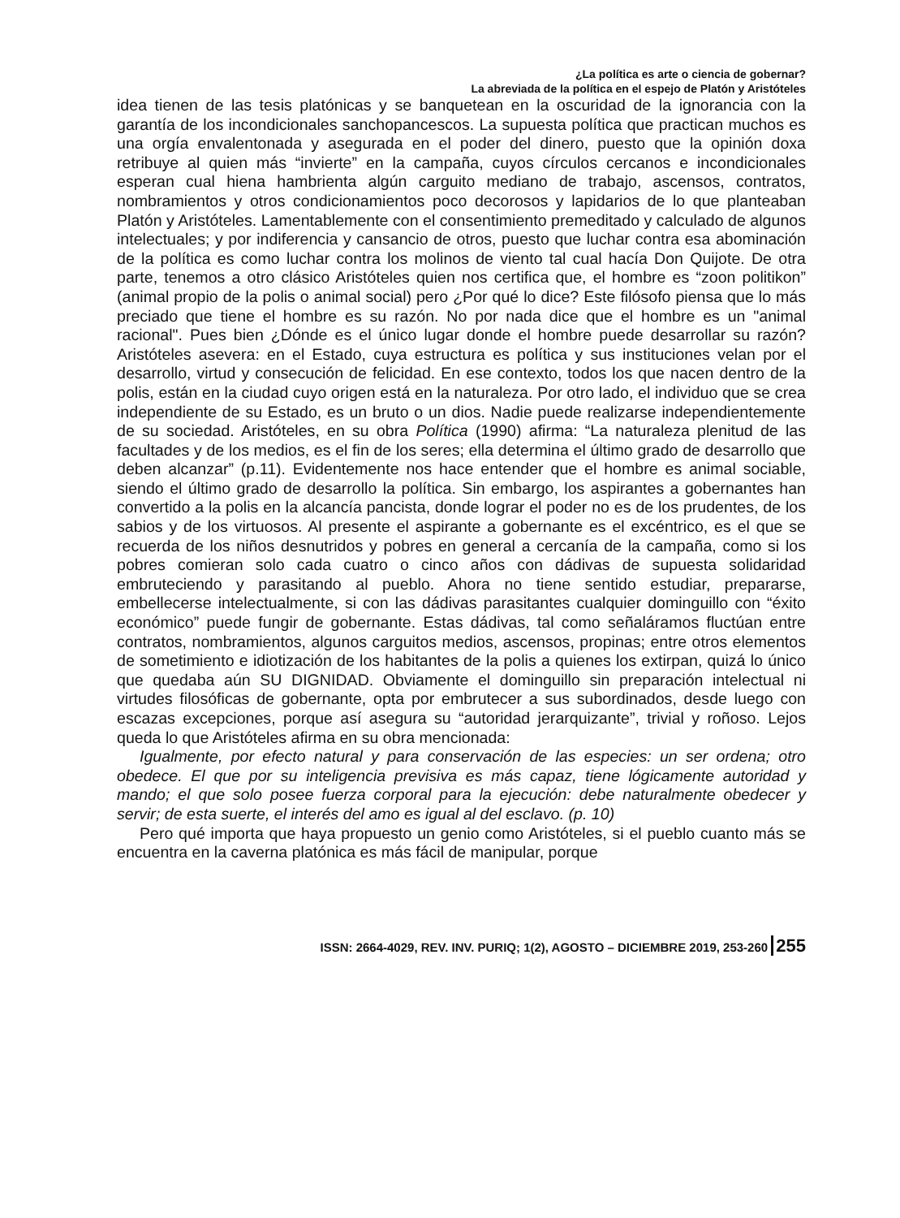¿La política es arte o ciencia de gobernar?
La abreviada de la política en el espejo de Platón y Aristóteles
idea tienen de las tesis platónicas y se banquetean en la oscuridad de la ignorancia con la garantía de los incondicionales sanchopancescos. La supuesta política que practican muchos es una orgía envalentonada y asegurada en el poder del dinero, puesto que la opinión doxa retribuye al quien más “invierte” en la campaña, cuyos círculos cercanos e incondicionales esperan cual hiena hambrienta algún carguito mediano de trabajo, ascensos, contratos, nombramientos y otros condicionamientos poco decorosos y lapidarios de lo que planteaban Platón y Aristóteles. Lamentablemente con el consentimiento premeditado y calculado de algunos intelectuales; y por indiferencia y cansancio de otros, puesto que luchar contra esa abominación de la política es como luchar contra los molinos de viento tal cual hacía Don Quijote. De otra parte, tenemos a otro clásico Aristóteles quien nos certifica que, el hombre es “zoon politikon” (animal propio de la polis o animal social) pero ¿Por qué lo dice? Este filósofo piensa que lo más preciado que tiene el hombre es su razón. No por nada dice que el hombre es un "animal racional". Pues bien ¿Dónde es el único lugar donde el hombre puede desarrollar su razón? Aristóteles asevera: en el Estado, cuya estructura es política y sus instituciones velan por el desarrollo, virtud y consecución de felicidad. En ese contexto, todos los que nacen dentro de la polis, están en la ciudad cuyo origen está en la naturaleza. Por otro lado, el individuo que se crea independiente de su Estado, es un bruto o un dios. Nadie puede realizarse independientemente de su sociedad. Aristóteles, en su obra Política (1990) afirma: “La naturaleza plenitud de las facultades y de los medios, es el fin de los seres; ella determina el último grado de desarrollo que deben alcanzar” (p.11). Evidentemente nos hace entender que el hombre es animal sociable, siendo el último grado de desarrollo la política. Sin embargo, los aspirantes a gobernantes han convertido a la polis en la alcancía pancista, donde lograr el poder no es de los prudentes, de los sabios y de los virtuosos. Al presente el aspirante a gobernante es el excéntrico, es el que se recuerda de los niños desnutridos y pobres en general a cercanía de la campaña, como si los pobres comieran solo cada cuatro o cinco años con dádivas de supuesta solidaridad embruteciendo y parasitando al pueblo. Ahora no tiene sentido estudiar, prepararse, embellecerse intelectualmente, si con las dádivas parasitantes cualquier dominguillo con “éxito económico” puede fungir de gobernante. Estas dádivas, tal como señaláramos fluctúan entre contratos, nombramientos, algunos carguitos medios, ascensos, propinas; entre otros elementos de sometimiento e idiotización de los habitantes de la polis a quienes los extirpan, quizá lo único que quedaba aún SU DIGNIDAD. Obviamente el dominguillo sin preparación intelectual ni virtudes filosóficas de gobernante, opta por embrutecer a sus subordinados, desde luego con escazas excepciones, porque así asegura su “autoridad jerarquizante”, trivial y roñoso. Lejos queda lo que Aristóteles afirma en su obra mencionada:
Igualmente, por efecto natural y para conservación de las especies: un ser ordena; otro obedece. El que por su inteligencia previsiva es más capaz, tiene lógicamente autoridad y mando; el que solo posee fuerza corporal para la ejecución: debe naturalmente obedecer y servir; de esta suerte, el interés del amo es igual al del esclavo. (p. 10)
Pero qué importa que haya propuesto un genio como Aristóteles, si el pueblo cuanto más se encuentra en la caverna platónica es más fácil de manipular, porque
ISSN: 2664-4029, REV. INV. PURIQ; 1(2), AGOSTO – DICIEMBRE 2019, 253-260 255